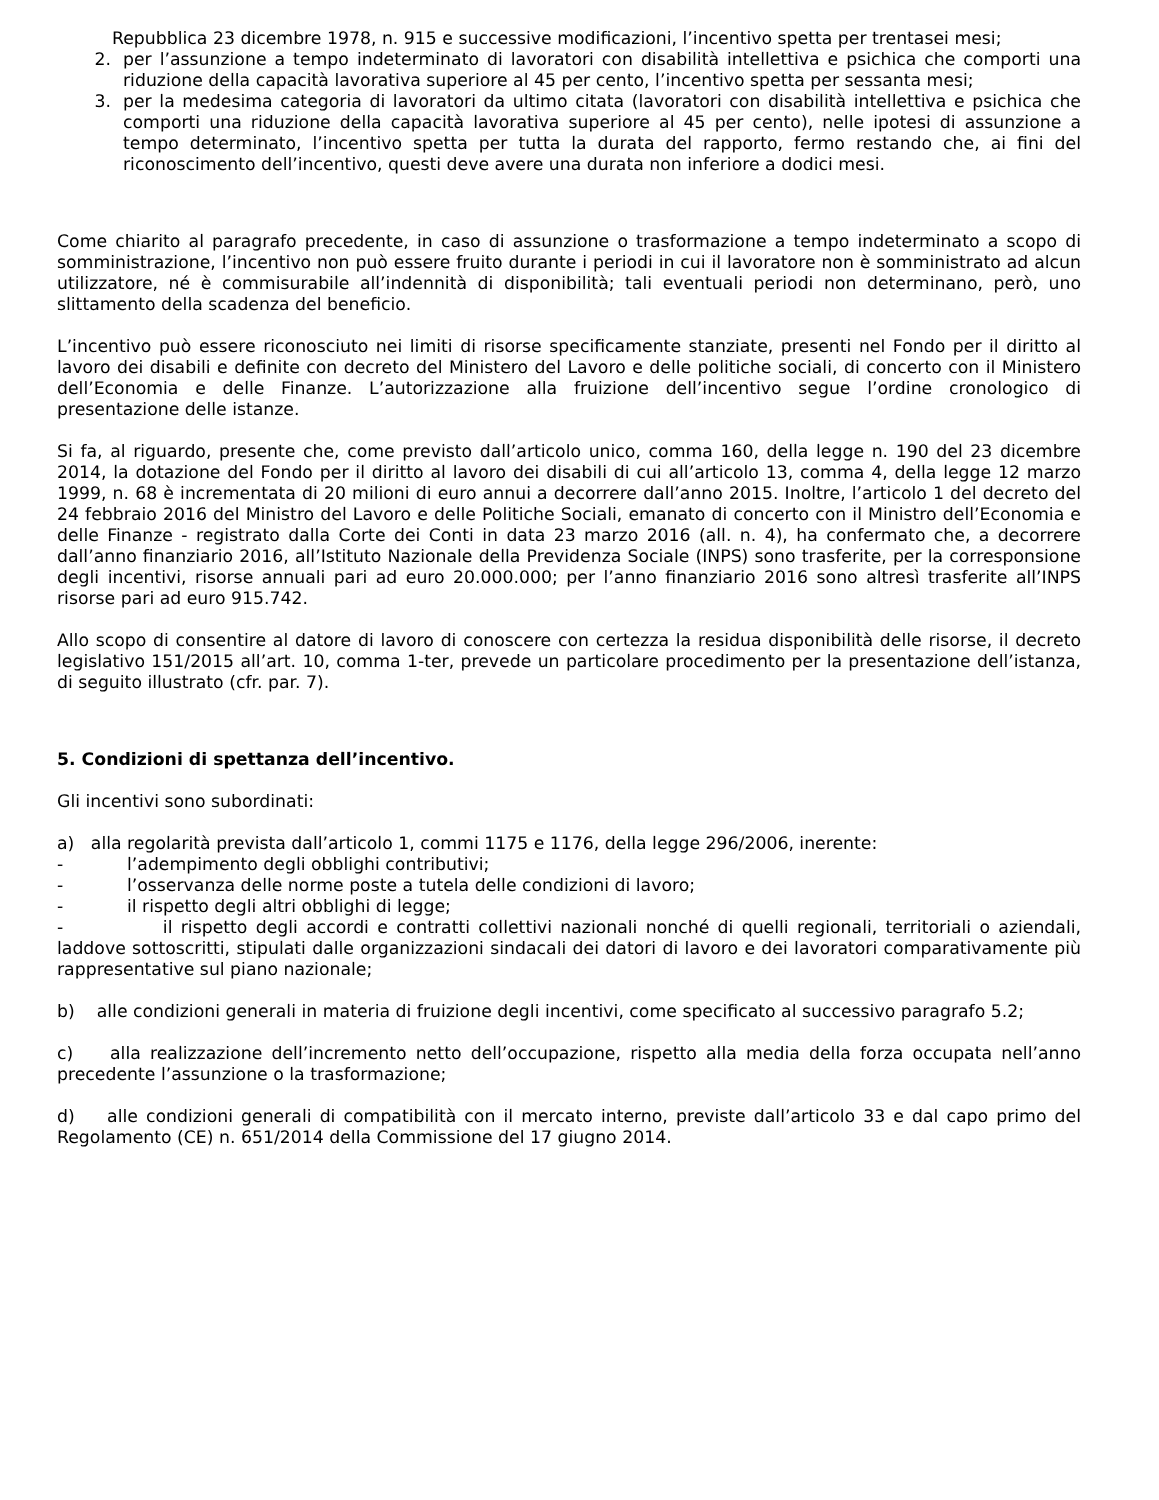Repubblica 23 dicembre 1978, n. 915 e successive modificazioni, l’incentivo spetta per trentasei mesi;
2. per l’assunzione a tempo indeterminato di lavoratori con disabilità intellettiva e psichica che comporti una riduzione della capacità lavorativa superiore al 45 per cento, l’incentivo spetta per sessanta mesi;
3. per la medesima categoria di lavoratori da ultimo citata (lavoratori con disabilità intellettiva e psichica che comporti una riduzione della capacità lavorativa superiore al 45 per cento), nelle ipotesi di assunzione a tempo determinato, l’incentivo spetta per tutta la durata del rapporto, fermo restando che, ai fini del riconoscimento dell’incentivo, questi deve avere una durata non inferiore a dodici mesi.
Come chiarito al paragrafo precedente, in caso di assunzione o trasformazione a tempo indeterminato a scopo di somministrazione, l’incentivo non può essere fruito durante i periodi in cui il lavoratore non è somministrato ad alcun utilizzatore, né è commisurabile all’indennità di disponibilità; tali eventuali periodi non determinano, però, uno slittamento della scadenza del beneficio.
L’incentivo può essere riconosciuto nei limiti di risorse specificamente stanziate, presenti nel Fondo per il diritto al lavoro dei disabili e definite con decreto del Ministero del Lavoro e delle politiche sociali, di concerto con il Ministero dell’Economia e delle Finanze. L’autorizzazione alla fruizione dell’incentivo segue l’ordine cronologico di presentazione delle istanze.
Si fa, al riguardo, presente che, come previsto dall’articolo unico, comma 160, della legge n. 190 del 23 dicembre 2014, la dotazione del Fondo per il diritto al lavoro dei disabili di cui all’articolo 13, comma 4, della legge 12 marzo 1999, n. 68 è incrementata di 20 milioni di euro annui a decorrere dall’anno 2015. Inoltre, l’articolo 1 del decreto del 24 febbraio 2016 del Ministro del Lavoro e delle Politiche Sociali, emanato di concerto con il Ministro dell’Economia e delle Finanze - registrato dalla Corte dei Conti in data 23 marzo 2016 (all. n. 4), ha confermato che, a decorrere dall’anno finanziario 2016, all’Istituto Nazionale della Previdenza Sociale (INPS) sono trasferite, per la corresponsione degli incentivi, risorse annuali pari ad euro 20.000.000; per l’anno finanziario 2016 sono altresì trasferite all’INPS risorse pari ad euro 915.742.
Allo scopo di consentire al datore di lavoro di conoscere con certezza la residua disponibilità delle risorse, il decreto legislativo 151/2015 all’art. 10, comma 1-ter, prevede un particolare procedimento per la presentazione dell’istanza, di seguito illustrato (cfr. par. 7).
5. Condizioni di spettanza dell’incentivo.
Gli incentivi sono subordinati:
a) alla regolarità prevista dall’articolo 1, commi 1175 e 1176, della legge 296/2006, inerente:
- l’adempimento degli obblighi contributivi;
- l’osservanza delle norme poste a tutela delle condizioni di lavoro;
- il rispetto degli altri obblighi di legge;
- il rispetto degli accordi e contratti collettivi nazionali nonché di quelli regionali, territoriali o aziendali, laddove sottoscritti, stipulati dalle organizzazioni sindacali dei datori di lavoro e dei lavoratori comparativamente più rappresentative sul piano nazionale;
b) alle condizioni generali in materia di fruizione degli incentivi, come specificato al successivo paragrafo 5.2;
c) alla realizzazione dell’incremento netto dell’occupazione, rispetto alla media della forza occupata nell’anno precedente l’assunzione o la trasformazione;
d) alle condizioni generali di compatibilità con il mercato interno, previste dall’articolo 33 e dal capo primo del Regolamento (CE) n. 651/2014 della Commissione del 17 giugno 2014.